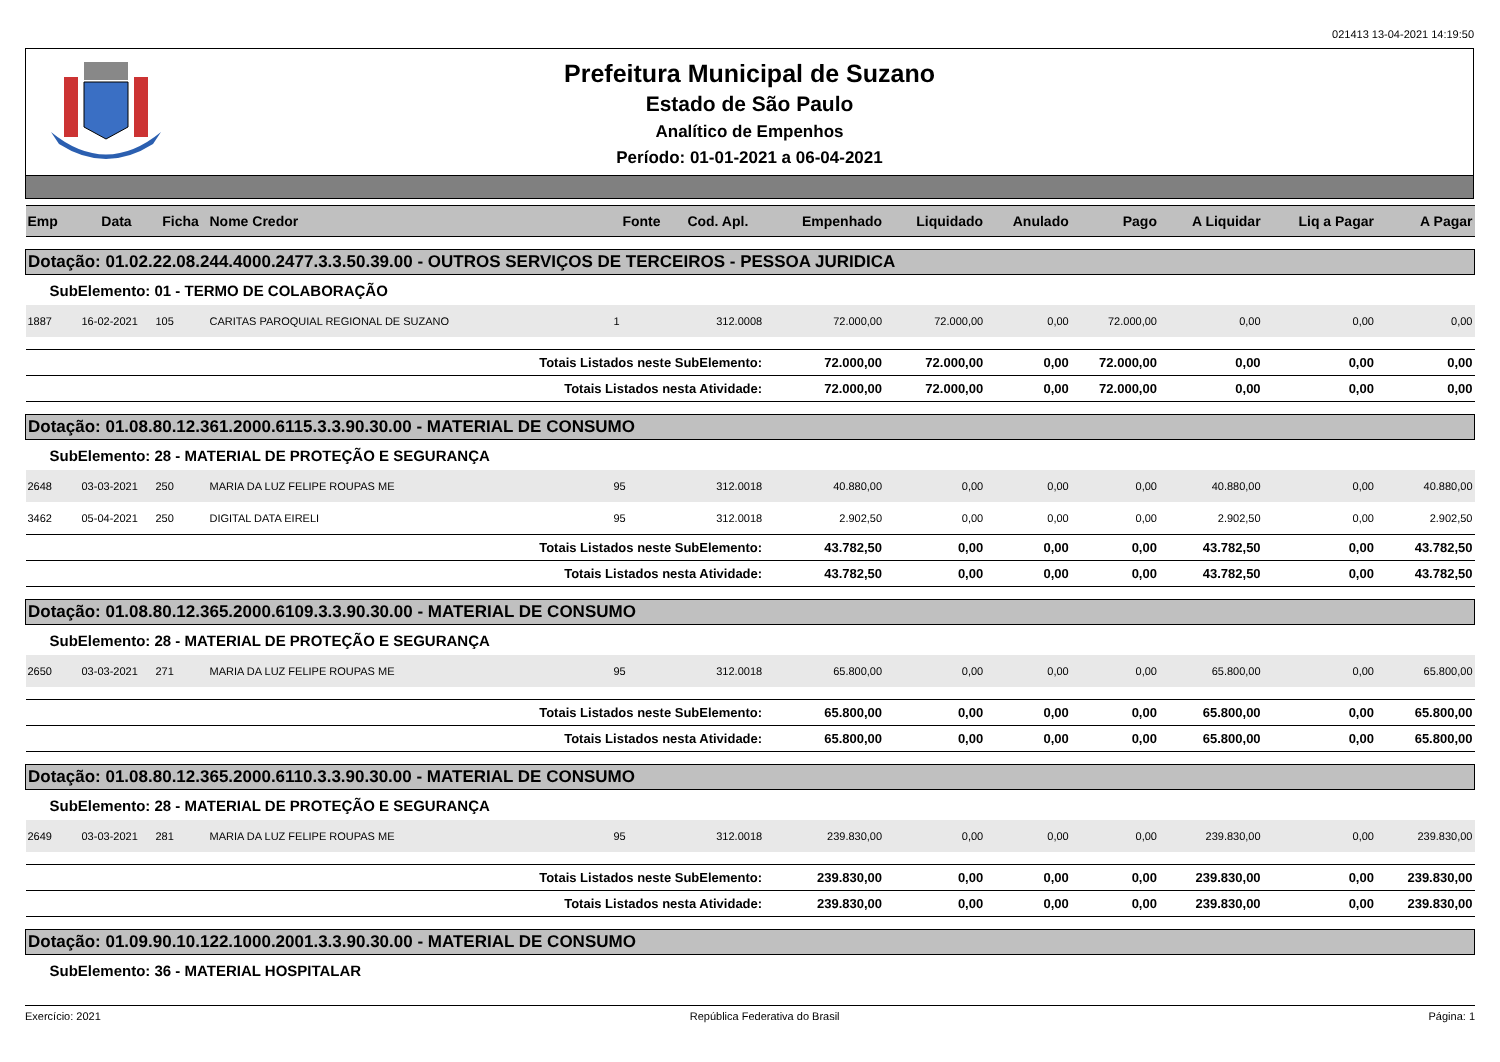021413 13-04-2021 14:19:50
Prefeitura Municipal de Suzano
Estado de São Paulo
Analítico de Empenhos
Período: 01-01-2021 a 06-04-2021
| Emp | Data | Ficha | Nome Credor | Fonte | Cod. Apl. | Empenhado | Liquidado | Anulado | Pago | A Liquidar | Liq a Pagar | A Pagar |
| --- | --- | --- | --- | --- | --- | --- | --- | --- | --- | --- | --- | --- |
| Dotação: 01.02.22.08.244.4000.2477.3.3.50.39.00 - OUTROS SERVIÇOS DE TERCEIROS - PESSOA JURIDICA | | | | | | | | | | | | |
| SubElemento: 01 - TERMO DE COLABORAÇÃO | | | | | | | | | | | | |
| 1887 | 16-02-2021 | 105 | CARITAS PAROQUIAL REGIONAL DE SUZANO | 1 | 312.0008 | 72.000,00 | 72.000,00 | 0,00 | 72.000,00 | 0,00 | 0,00 | 0,00 |
| Totais Listados neste SubElemento: | | | | | | 72.000,00 | 72.000,00 | 0,00 | 72.000,00 | 0,00 | 0,00 | 0,00 |
| Totais Listados nesta Atividade: | | | | | | 72.000,00 | 72.000,00 | 0,00 | 72.000,00 | 0,00 | 0,00 | 0,00 |
| Dotação: 01.08.80.12.361.2000.6115.3.3.90.30.00 - MATERIAL DE CONSUMO | | | | | | | | | | | | |
| SubElemento: 28 - MATERIAL DE PROTEÇÃO E SEGURANÇA | | | | | | | | | | | | |
| 2648 | 03-03-2021 | 250 | MARIA DA LUZ FELIPE ROUPAS ME | 95 | 312.0018 | 40.880,00 | 0,00 | 0,00 | 0,00 | 40.880,00 | 0,00 | 40.880,00 |
| 3462 | 05-04-2021 | 250 | DIGITAL DATA EIRELI | 95 | 312.0018 | 2.902,50 | 0,00 | 0,00 | 0,00 | 2.902,50 | 0,00 | 2.902,50 |
| Totais Listados neste SubElemento: | | | | | | 43.782,50 | 0,00 | 0,00 | 0,00 | 43.782,50 | 0,00 | 43.782,50 |
| Totais Listados nesta Atividade: | | | | | | 43.782,50 | 0,00 | 0,00 | 0,00 | 43.782,50 | 0,00 | 43.782,50 |
| Dotação: 01.08.80.12.365.2000.6109.3.3.90.30.00 - MATERIAL DE CONSUMO | | | | | | | | | | | | |
| SubElemento: 28 - MATERIAL DE PROTEÇÃO E SEGURANÇA | | | | | | | | | | | | |
| 2650 | 03-03-2021 | 271 | MARIA DA LUZ FELIPE ROUPAS ME | 95 | 312.0018 | 65.800,00 | 0,00 | 0,00 | 0,00 | 65.800,00 | 0,00 | 65.800,00 |
| Totais Listados neste SubElemento: | | | | | | 65.800,00 | 0,00 | 0,00 | 0,00 | 65.800,00 | 0,00 | 65.800,00 |
| Totais Listados nesta Atividade: | | | | | | 65.800,00 | 0,00 | 0,00 | 0,00 | 65.800,00 | 0,00 | 65.800,00 |
| Dotação: 01.08.80.12.365.2000.6110.3.3.90.30.00 - MATERIAL DE CONSUMO | | | | | | | | | | | | |
| SubElemento: 28 - MATERIAL DE PROTEÇÃO E SEGURANÇA | | | | | | | | | | | | |
| 2649 | 03-03-2021 | 281 | MARIA DA LUZ FELIPE ROUPAS ME | 95 | 312.0018 | 239.830,00 | 0,00 | 0,00 | 0,00 | 239.830,00 | 0,00 | 239.830,00 |
| Totais Listados neste SubElemento: | | | | | | 239.830,00 | 0,00 | 0,00 | 0,00 | 239.830,00 | 0,00 | 239.830,00 |
| Totais Listados nesta Atividade: | | | | | | 239.830,00 | 0,00 | 0,00 | 0,00 | 239.830,00 | 0,00 | 239.830,00 |
| Dotação: 01.09.90.10.122.1000.2001.3.3.90.30.00 - MATERIAL DE CONSUMO | | | | | | | | | | | | |
| SubElemento: 36 - MATERIAL HOSPITALAR | | | | | | | | | | | | |
Exercício: 2021 República Federativa do Brasil Página: 1